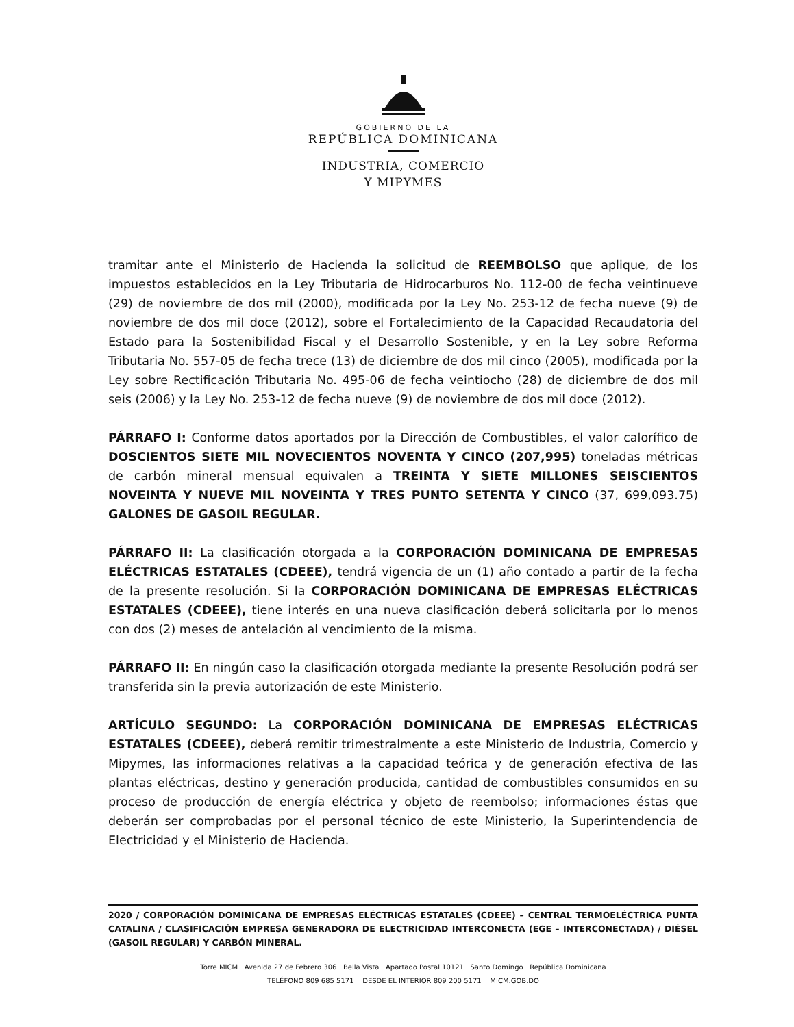GOBIERNO DE LA
REPÚBLICA DOMINICANA
INDUSTRIA, COMERCIO
Y MIPYMES
tramitar ante el Ministerio de Hacienda la solicitud de REEMBOLSO que aplique, de los impuestos establecidos en la Ley Tributaria de Hidrocarburos No. 112-00 de fecha veintinueve (29) de noviembre de dos mil (2000), modificada por la Ley No. 253-12 de fecha nueve (9) de noviembre de dos mil doce (2012), sobre el Fortalecimiento de la Capacidad Recaudatoria del Estado para la Sostenibilidad Fiscal y el Desarrollo Sostenible, y en la Ley sobre Reforma Tributaria No. 557-05 de fecha trece (13) de diciembre de dos mil cinco (2005), modificada por la Ley sobre Rectificación Tributaria No. 495-06 de fecha veintiocho (28) de diciembre de dos mil seis (2006) y la Ley No. 253-12 de fecha nueve (9) de noviembre de dos mil doce (2012).
PÁRRAFO I: Conforme datos aportados por la Dirección de Combustibles, el valor calorífico de DOSCIENTOS SIETE MIL NOVECIENTOS NOVENTA Y CINCO (207,995) toneladas métricas de carbón mineral mensual equivalen a TREINTA Y SIETE MILLONES SEISCIENTOS NOVEINTA Y NUEVE MIL NOVEINTA Y TRES PUNTO SETENTA Y CINCO (37, 699,093.75) GALONES DE GASOIL REGULAR.
PÁRRAFO II: La clasificación otorgada a la CORPORACIÓN DOMINICANA DE EMPRESAS ELÉCTRICAS ESTATALES (CDEEE), tendrá vigencia de un (1) año contado a partir de la fecha de la presente resolución. Si la CORPORACIÓN DOMINICANA DE EMPRESAS ELÉCTRICAS ESTATALES (CDEEE), tiene interés en una nueva clasificación deberá solicitarla por lo menos con dos (2) meses de antelación al vencimiento de la misma.
PÁRRAFO II: En ningún caso la clasificación otorgada mediante la presente Resolución podrá ser transferida sin la previa autorización de este Ministerio.
ARTÍCULO SEGUNDO: La CORPORACIÓN DOMINICANA DE EMPRESAS ELÉCTRICAS ESTATALES (CDEEE), deberá remitir trimestralmente a este Ministerio de Industria, Comercio y Mipymes, las informaciones relativas a la capacidad teórica y de generación efectiva de las plantas eléctricas, destino y generación producida, cantidad de combustibles consumidos en su proceso de producción de energía eléctrica y objeto de reembolso; informaciones éstas que deberán ser comprobadas por el personal técnico de este Ministerio, la Superintendencia de Electricidad y el Ministerio de Hacienda.
2020 / CORPORACIÓN DOMINICANA DE EMPRESAS ELÉCTRICAS ESTATALES (CDEEE) – CENTRAL TERMOELÉCTRICA PUNTA CATALINA / CLASIFICACIÓN EMPRESA GENERADORA DE ELECTRICIDAD INTERCONECTA (EGE – INTERCONECTADA) / DIÉSEL (GASOIL REGULAR) Y CARBÓN MINERAL.
Torre MICM Avenida 27 de Febrero 306 Bella Vista Apartado Postal 10121 Santo Domingo República Dominicana
TELÉFONO 809 685 5171 DESDE EL INTERIOR 809 200 5171 MICM.GOB.DO